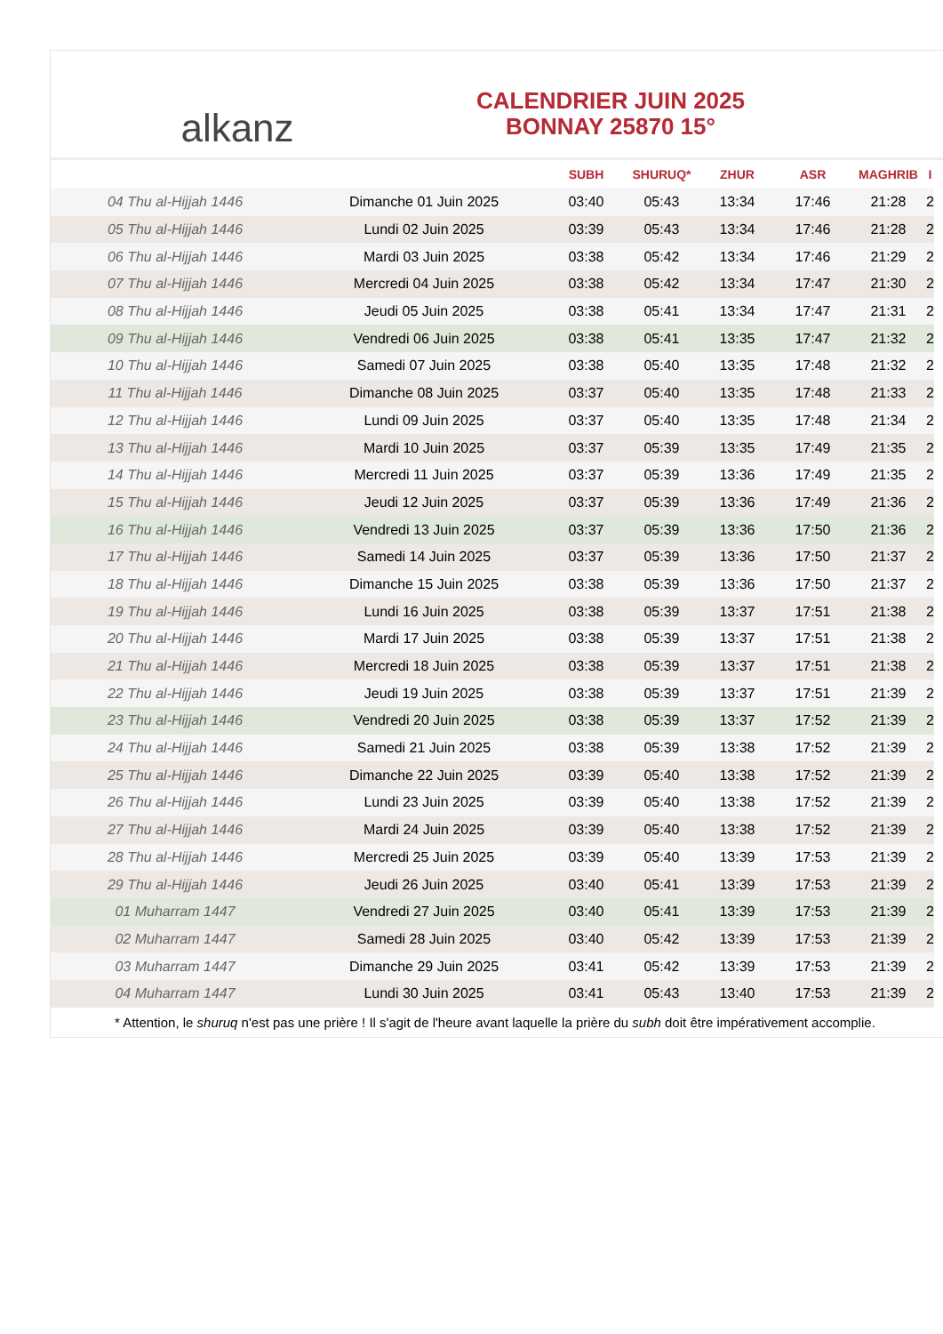alkanz
CALENDRIER JUIN 2025
BONNAY 25870 15°
| | | SUBH | SHURUQ* | ZHUR | ASR | MAGHRIB | I |
| --- | --- | --- | --- | --- | --- | --- | --- |
| 04 Thu al-Hijjah 1446 | Dimanche 01 Juin 2025 | 03:40 | 05:43 | 13:34 | 17:46 | 21:28 | 2 |
| 05 Thu al-Hijjah 1446 | Lundi 02 Juin 2025 | 03:39 | 05:43 | 13:34 | 17:46 | 21:28 | 2 |
| 06 Thu al-Hijjah 1446 | Mardi 03 Juin 2025 | 03:38 | 05:42 | 13:34 | 17:46 | 21:29 | 2 |
| 07 Thu al-Hijjah 1446 | Mercredi 04 Juin 2025 | 03:38 | 05:42 | 13:34 | 17:47 | 21:30 | 2 |
| 08 Thu al-Hijjah 1446 | Jeudi 05 Juin 2025 | 03:38 | 05:41 | 13:34 | 17:47 | 21:31 | 2 |
| 09 Thu al-Hijjah 1446 | Vendredi 06 Juin 2025 | 03:38 | 05:41 | 13:35 | 17:47 | 21:32 | 2 |
| 10 Thu al-Hijjah 1446 | Samedi 07 Juin 2025 | 03:38 | 05:40 | 13:35 | 17:48 | 21:32 | 2 |
| 11 Thu al-Hijjah 1446 | Dimanche 08 Juin 2025 | 03:37 | 05:40 | 13:35 | 17:48 | 21:33 | 2 |
| 12 Thu al-Hijjah 1446 | Lundi 09 Juin 2025 | 03:37 | 05:40 | 13:35 | 17:48 | 21:34 | 2 |
| 13 Thu al-Hijjah 1446 | Mardi 10 Juin 2025 | 03:37 | 05:39 | 13:35 | 17:49 | 21:35 | 2 |
| 14 Thu al-Hijjah 1446 | Mercredi 11 Juin 2025 | 03:37 | 05:39 | 13:36 | 17:49 | 21:35 | 2 |
| 15 Thu al-Hijjah 1446 | Jeudi 12 Juin 2025 | 03:37 | 05:39 | 13:36 | 17:49 | 21:36 | 2 |
| 16 Thu al-Hijjah 1446 | Vendredi 13 Juin 2025 | 03:37 | 05:39 | 13:36 | 17:50 | 21:36 | 2 |
| 17 Thu al-Hijjah 1446 | Samedi 14 Juin 2025 | 03:37 | 05:39 | 13:36 | 17:50 | 21:37 | 2 |
| 18 Thu al-Hijjah 1446 | Dimanche 15 Juin 2025 | 03:38 | 05:39 | 13:36 | 17:50 | 21:37 | 2 |
| 19 Thu al-Hijjah 1446 | Lundi 16 Juin 2025 | 03:38 | 05:39 | 13:37 | 17:51 | 21:38 | 2 |
| 20 Thu al-Hijjah 1446 | Mardi 17 Juin 2025 | 03:38 | 05:39 | 13:37 | 17:51 | 21:38 | 2 |
| 21 Thu al-Hijjah 1446 | Mercredi 18 Juin 2025 | 03:38 | 05:39 | 13:37 | 17:51 | 21:38 | 2 |
| 22 Thu al-Hijjah 1446 | Jeudi 19 Juin 2025 | 03:38 | 05:39 | 13:37 | 17:51 | 21:39 | 2 |
| 23 Thu al-Hijjah 1446 | Vendredi 20 Juin 2025 | 03:38 | 05:39 | 13:37 | 17:52 | 21:39 | 2 |
| 24 Thu al-Hijjah 1446 | Samedi 21 Juin 2025 | 03:38 | 05:39 | 13:38 | 17:52 | 21:39 | 2 |
| 25 Thu al-Hijjah 1446 | Dimanche 22 Juin 2025 | 03:39 | 05:40 | 13:38 | 17:52 | 21:39 | 2 |
| 26 Thu al-Hijjah 1446 | Lundi 23 Juin 2025 | 03:39 | 05:40 | 13:38 | 17:52 | 21:39 | 2 |
| 27 Thu al-Hijjah 1446 | Mardi 24 Juin 2025 | 03:39 | 05:40 | 13:38 | 17:52 | 21:39 | 2 |
| 28 Thu al-Hijjah 1446 | Mercredi 25 Juin 2025 | 03:39 | 05:40 | 13:39 | 17:53 | 21:39 | 2 |
| 29 Thu al-Hijjah 1446 | Jeudi 26 Juin 2025 | 03:40 | 05:41 | 13:39 | 17:53 | 21:39 | 2 |
| 01 Muharram 1447 | Vendredi 27 Juin 2025 | 03:40 | 05:41 | 13:39 | 17:53 | 21:39 | 2 |
| 02 Muharram 1447 | Samedi 28 Juin 2025 | 03:40 | 05:42 | 13:39 | 17:53 | 21:39 | 2 |
| 03 Muharram 1447 | Dimanche 29 Juin 2025 | 03:41 | 05:42 | 13:39 | 17:53 | 21:39 | 2 |
| 04 Muharram 1447 | Lundi 30 Juin 2025 | 03:41 | 05:43 | 13:40 | 17:53 | 21:39 | 2 |
* Attention, le shuruq n'est pas une prière ! Il s'agit de l'heure avant laquelle la prière du subh doit être impérativement accomplie.